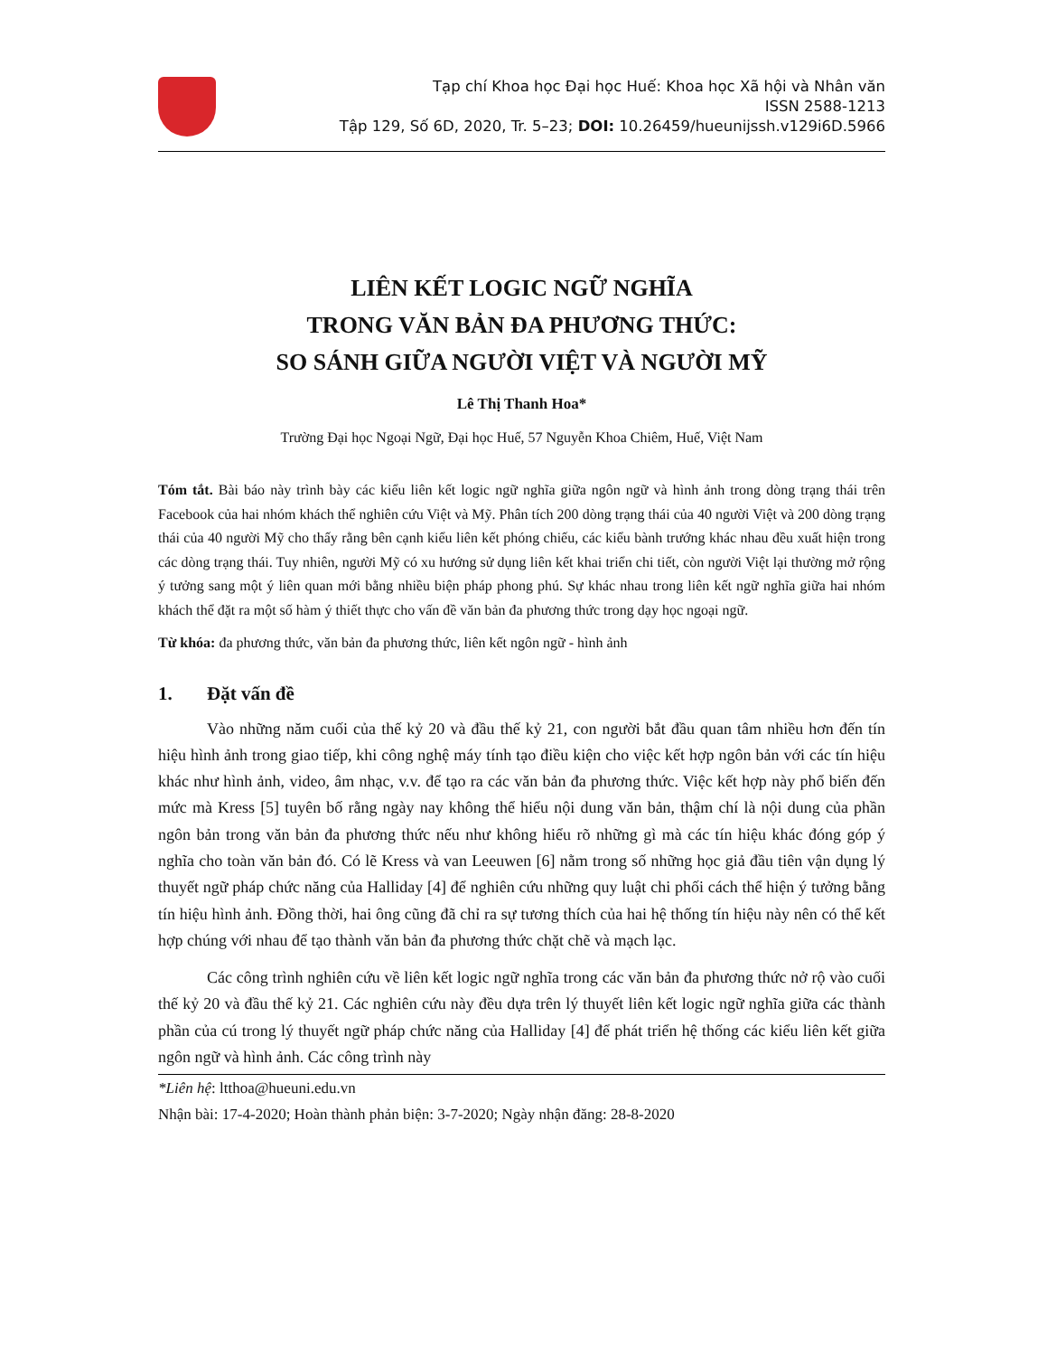Tạp chí Khoa học Đại học Huế: Khoa học Xã hội và Nhân văn
ISSN 2588-1213
Tập 129, Số 6D, 2020, Tr. 5–23; DOI: 10.26459/hueunijssh.v129i6D.5966
LIÊN KẾT LOGIC NGỮ NGHĨA
TRONG VĂN BẢN ĐA PHƯƠNG THỨC:
SO SÁNH GIỮA NGƯỜI VIỆT VÀ NGƯỜI MỸ
Lê Thị Thanh Hoa*
Trường Đại học Ngoại Ngữ, Đại học Huế, 57 Nguyễn Khoa Chiêm, Huế, Việt Nam
Tóm tắt. Bài báo này trình bày các kiểu liên kết logic ngữ nghĩa giữa ngôn ngữ và hình ảnh trong dòng trạng thái trên Facebook của hai nhóm khách thể nghiên cứu Việt và Mỹ. Phân tích 200 dòng trạng thái của 40 người Việt và 200 dòng trạng thái của 40 người Mỹ cho thấy rằng bên cạnh kiểu liên kết phóng chiếu, các kiểu bành trướng khác nhau đều xuất hiện trong các dòng trạng thái. Tuy nhiên, người Mỹ có xu hướng sử dụng liên kết khai triển chi tiết, còn người Việt lại thường mở rộng ý tưởng sang một ý liên quan mới bằng nhiều biện pháp phong phú. Sự khác nhau trong liên kết ngữ nghĩa giữa hai nhóm khách thể đặt ra một số hàm ý thiết thực cho vấn đề văn bản đa phương thức trong dạy học ngoại ngữ.
Từ khóa: đa phương thức, văn bản đa phương thức, liên kết ngôn ngữ - hình ảnh
1. Đặt vấn đề
Vào những năm cuối của thế kỷ 20 và đầu thế kỷ 21, con người bắt đầu quan tâm nhiều hơn đến tín hiệu hình ảnh trong giao tiếp, khi công nghệ máy tính tạo điều kiện cho việc kết hợp ngôn bản với các tín hiệu khác như hình ảnh, video, âm nhạc, v.v. để tạo ra các văn bản đa phương thức. Việc kết hợp này phổ biến đến mức mà Kress [5] tuyên bố rằng ngày nay không thể hiểu nội dung văn bản, thậm chí là nội dung của phần ngôn bản trong văn bản đa phương thức nếu như không hiểu rõ những gì mà các tín hiệu khác đóng góp ý nghĩa cho toàn văn bản đó. Có lẽ Kress và van Leeuwen [6] nằm trong số những học giả đầu tiên vận dụng lý thuyết ngữ pháp chức năng của Halliday [4] để nghiên cứu những quy luật chi phối cách thể hiện ý tưởng bằng tín hiệu hình ảnh. Đồng thời, hai ông cũng đã chỉ ra sự tương thích của hai hệ thống tín hiệu này nên có thể kết hợp chúng với nhau để tạo thành văn bản đa phương thức chặt chẽ và mạch lạc.
Các công trình nghiên cứu về liên kết logic ngữ nghĩa trong các văn bản đa phương thức nở rộ vào cuối thế kỷ 20 và đầu thế kỷ 21. Các nghiên cứu này đều dựa trên lý thuyết liên kết logic ngữ nghĩa giữa các thành phần của cú trong lý thuyết ngữ pháp chức năng của Halliday [4] để phát triển hệ thống các kiểu liên kết giữa ngôn ngữ và hình ảnh. Các công trình này
*Liên hệ: ltthoa@hueuni.edu.vn
Nhận bài: 17-4-2020; Hoàn thành phản biện: 3-7-2020; Ngày nhận đăng: 28-8-2020